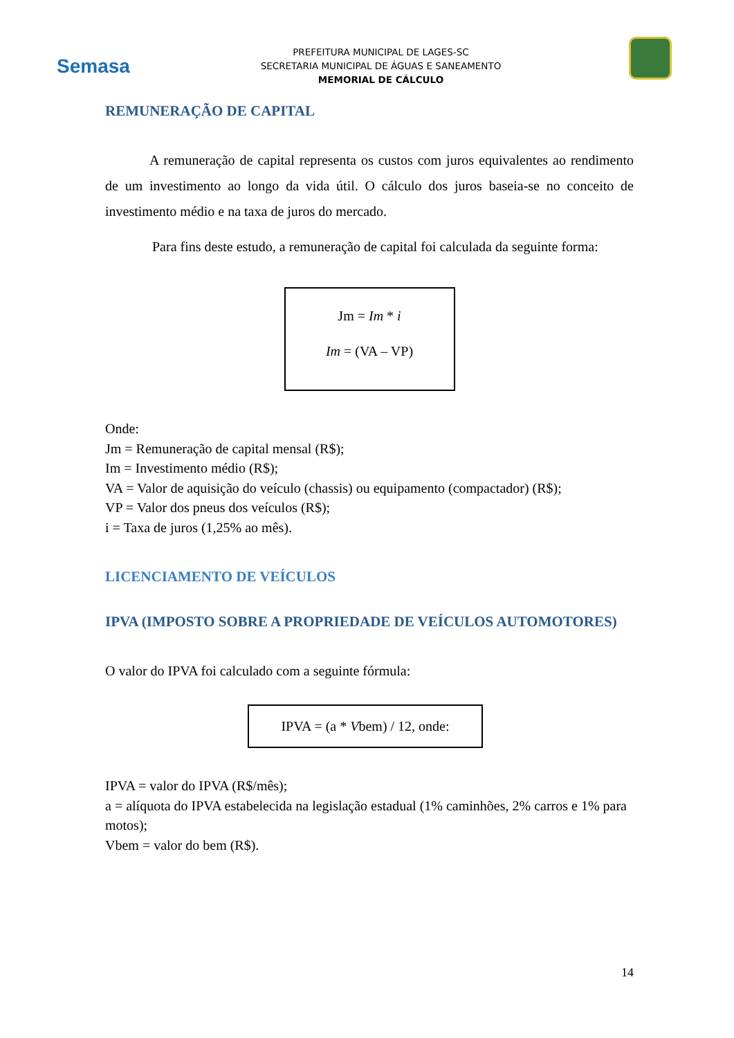Semasa
PREFEITURA MUNICIPAL DE LAGES-SC
SECRETARIA MUNICIPAL DE ÁGUAS E SANEAMENTO
MEMORIAL DE CÁLCULO
REMUNERAÇÃO DE CAPITAL
A remuneração de capital representa os custos com juros equivalentes ao rendimento de um investimento ao longo da vida útil. O cálculo dos juros baseia-se no conceito de investimento médio e na taxa de juros do mercado.
Para fins deste estudo, a remuneração de capital foi calculada da seguinte forma:
Jm = Im * i
Im = (VA – VP)
Onde:
Jm = Remuneração de capital mensal (R$);
Im = Investimento médio (R$);
VA = Valor de aquisição do veículo (chassis) ou equipamento (compactador) (R$);
VP = Valor dos pneus dos veículos (R$);
i = Taxa de juros (1,25% ao mês).
LICENCIAMENTO DE VEÍCULOS
IPVA (IMPOSTO SOBRE A PROPRIEDADE DE VEÍCULOS AUTOMOTORES)
O valor do IPVA foi calculado com a seguinte fórmula:
IPVA = (a * Vbem) / 12, onde:
IPVA = valor do IPVA (R$/mês);
a = alíquota do IPVA estabelecida na legislação estadual (1% caminhões, 2% carros e 1% para motos);
Vbem = valor do bem (R$).
14